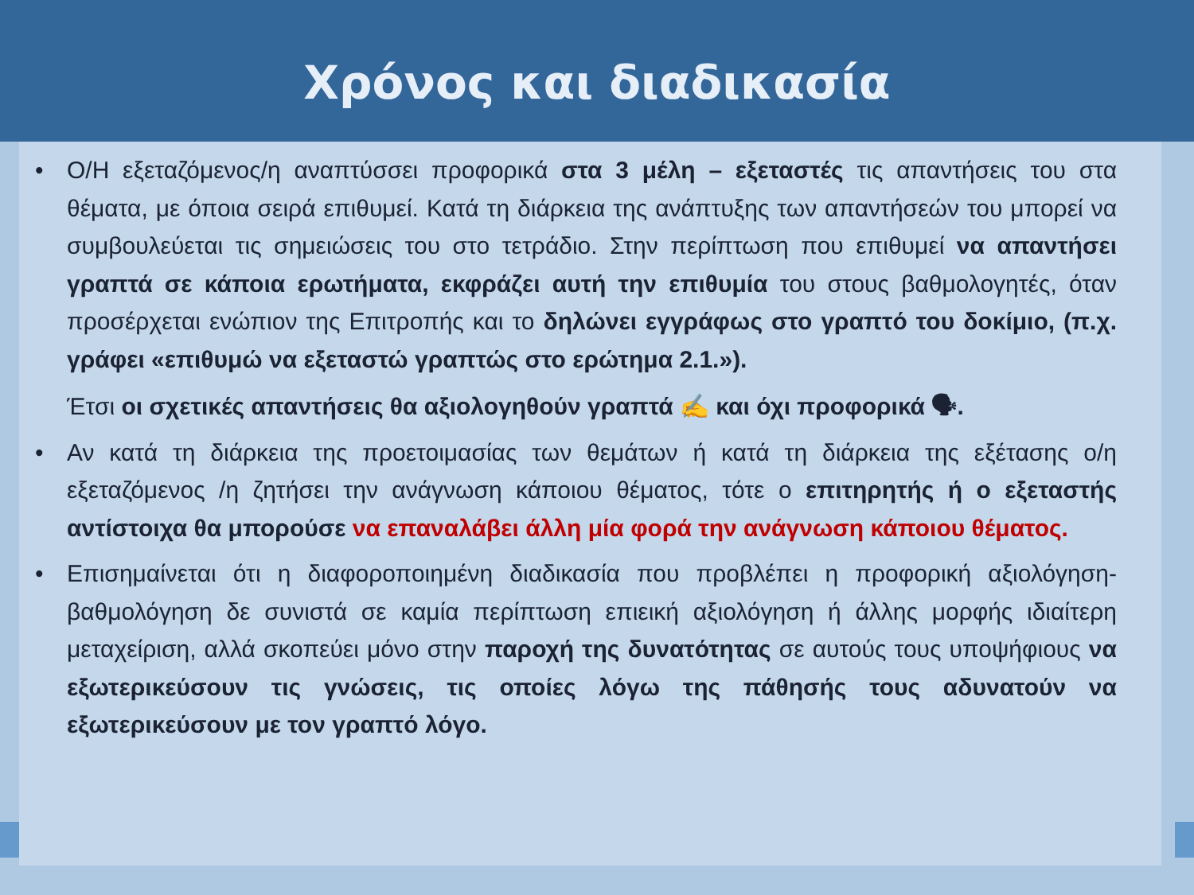Χρόνος και διαδικασία
• Ο/Η εξεταζόμενος/η αναπτύσσει προφορικά στα 3 μέλη – εξεταστές τις απαντήσεις του στα θέματα, με όποια σειρά επιθυμεί. Κατά τη διάρκεια της ανάπτυξης των απαντήσεών του μπορεί να συμβουλεύεται τις σημειώσεις του στο τετράδιο. Στην περίπτωση που επιθυμεί να απαντήσει γραπτά σε κάποια ερωτήματα, εκφράζει αυτή την επιθυμία του στους βαθμολογητές, όταν προσέρχεται ενώπιον της Επιτροπής και το δηλώνει εγγράφως στο γραπτό του δοκίμιο, (π.χ. γράφει «επιθυμώ να εξεταστώ γραπτώς στο ερώτημα 2.1.»).
Έτσι οι σχετικές απαντήσεις θα αξιολογηθούν γραπτά ✍ και όχι προφορικά 🗣.
• Αν κατά τη διάρκεια της προετοιμασίας των θεμάτων ή κατά τη διάρκεια της εξέτασης ο/η εξεταζόμενος /η ζητήσει την ανάγνωση κάποιου θέματος, τότε ο επιτηρητής ή ο εξεταστής αντίστοιχα θα μπορούσε να επαναλάβει άλλη μία φορά την ανάγνωση κάποιου θέματος.
• Επισημαίνεται ότι η διαφοροποιημένη διαδικασία που προβλέπει η προφορική αξιολόγηση-βαθμολόγηση δε συνιστά σε καμία περίπτωση επιεική αξιολόγηση ή άλλης μορφής ιδιαίτερη μεταχείριση, αλλά σκοπεύει μόνο στην παροχή της δυνατότητας σε αυτούς τους υποψήφιους να εξωτερικεύσουν τις γνώσεις, τις οποίες λόγω της πάθησής τους αδυνατούν να εξωτερικεύσουν με τον γραπτό λόγο.